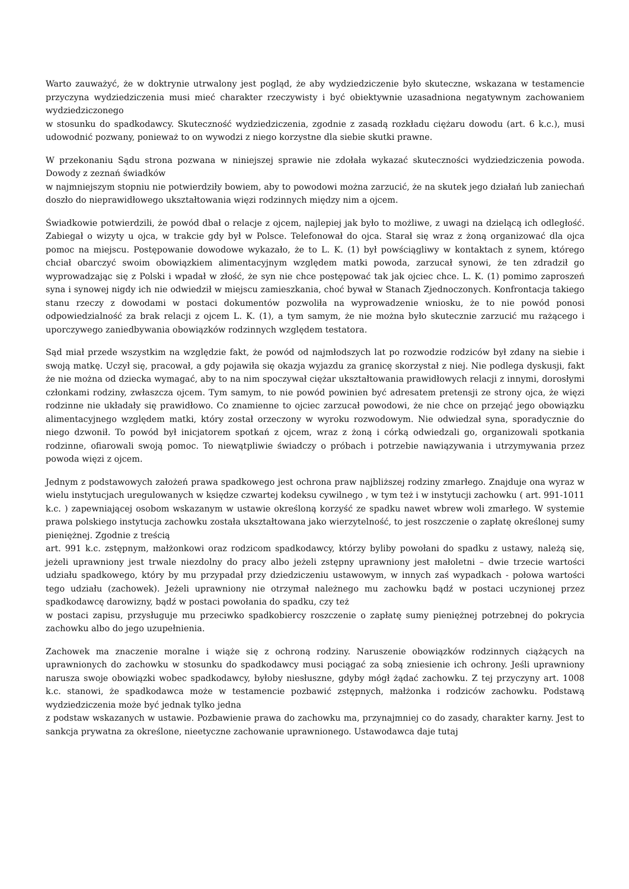Warto zauważyć, że w doktrynie utrwalony jest pogląd, że aby wydziedziczenie było skuteczne, wskazana w testamencie przyczyna wydziedziczenia musi mieć charakter rzeczywisty i być obiektywnie uzasadniona negatywnym zachowaniem wydziedziczonego
w stosunku do spadkodawcy. Skuteczność wydziedziczenia, zgodnie z zasadą rozkładu ciężaru dowodu (art. 6 k.c.), musi udowodnić pozwany, ponieważ to on wywodzi z niego korzystne dla siebie skutki prawne.
W przekonaniu Sądu strona pozwana w niniejszej sprawie nie zdołała wykazać skuteczności wydziedziczenia powoda. Dowody z zeznań świadków
w najmniejszym stopniu nie potwierdziły bowiem, aby to powodowi można zarzucić, że na skutek jego działań lub zaniechań doszło do nieprawidłowego ukształtowania więzi rodzinnych między nim a ojcem.
Świadkowie potwierdzili, że powód dbał o relacje z ojcem, najlepiej jak było to możliwe, z uwagi na dzielącą ich odległość. Zabiegał o wizyty u ojca, w trakcie gdy był w Polsce. Telefonował do ojca. Starał się wraz z żoną organizować dla ojca pomoc na miejscu. Postępowanie dowodowe wykazało, że to L. K. (1) był powściągliwy w kontaktach z synem, którego chciał obarczyć swoim obowiązkiem alimentacyjnym względem matki powoda, zarzucał synowi, że ten zdradził go wyprowadzając się z Polski i wpadał w złość, że syn nie chce postępować tak jak ojciec chce. L. K. (1) pomimo zaproszeń syna i synowej nigdy ich nie odwiedził w miejscu zamieszkania, choć bywał w Stanach Zjednoczonych. Konfrontacja takiego stanu rzeczy z dowodami w postaci dokumentów pozwoliła na wyprowadzenie wniosku, że to nie powód ponosi odpowiedzialność za brak relacji z ojcem L. K. (1), a tym samym, że nie można było skutecznie zarzucić mu rażącego i uporczywego zaniedbywania obowiązków rodzinnych względem testatora.
Sąd miał przede wszystkim na względzie fakt, że powód od najmłodszych lat po rozwodzie rodziców był zdany na siebie i swoją matkę. Uczył się, pracował, a gdy pojawiła się okazja wyjazdu za granicę skorzystał z niej. Nie podlega dyskusji, fakt że nie można od dziecka wymagać, aby to na nim spoczywał ciężar ukształtowania prawidłowych relacji z innymi, dorosłymi członkami rodziny, zwłaszcza ojcem. Tym samym, to nie powód powinien być adresatem pretensji ze strony ojca, że więzi rodzinne nie układały się prawidłowo. Co znamienne to ojciec zarzucał powodowi, że nie chce on przejąć jego obowiązku alimentacyjnego względem matki, który został orzeczony w wyroku rozwodowym. Nie odwiedzał syna, sporadycznie do niego dzwonił. To powód był inicjatorem spotkań z ojcem, wraz z żoną i córką odwiedzali go, organizowali spotkania rodzinne, ofiarowali swoją pomoc. To niewątpliwie świadczy o próbach i potrzebie nawiązywania i utrzymywania przez powoda więzi z ojcem.
Jednym z podstawowych założeń prawa spadkowego jest ochrona praw najbliższej rodziny zmarłego. Znajduje ona wyraz w wielu instytucjach uregulowanych w księdze czwartej kodeksu cywilnego , w tym też i w instytucji zachowku ( art. 991-1011 k.c. ) zapewniającej osobom wskazanym w ustawie określoną korzyść ze spadku nawet wbrew woli zmarłego. W systemie prawa polskiego instytucja zachowku została ukształtowana jako wierzytelność, to jest roszczenie o zapłatę określonej sumy pieniężnej. Zgodnie z treścią
art. 991 k.c. zstępnym, małżonkowi oraz rodzicom spadkodawcy, którzy byliby powołani do spadku z ustawy, należą się, jeżeli uprawniony jest trwale niezdolny do pracy albo jeżeli zstępny uprawniony jest małoletni – dwie trzecie wartości udziału spadkowego, który by mu przypadał przy dziedziczeniu ustawowym, w innych zaś wypadkach - połowa wartości tego udziału (zachowek). Jeżeli uprawniony nie otrzymał należnego mu zachowku bądź w postaci uczynionej przez spadkodawcę darowizny, bądź w postaci powołania do spadku, czy też
w postaci zapisu, przysługuje mu przeciwko spadkobiercy roszczenie o zapłatę sumy pieniężnej potrzebnej do pokrycia zachowku albo do jego uzupełnienia.
Zachowek ma znaczenie moralne i wiąże się z ochroną rodziny. Naruszenie obowiązków rodzinnych ciążących na uprawnionych do zachowku w stosunku do spadkodawcy musi pociągać za sobą zniesienie ich ochrony. Jeśli uprawniony narusza swoje obowiązki wobec spadkodawcy, byłoby niesłuszne, gdyby mógł żądać zachowku. Z tej przyczyny art. 1008 k.c. stanowi, że spadkodawca może w testamencie pozbawić zstępnych, małżonka i rodziców zachowku. Podstawą wydziedziczenia może być jednak tylko jedna
z podstaw wskazanych w ustawie. Pozbawienie prawa do zachowku ma, przynajmniej co do zasady, charakter karny. Jest to sankcja prywatna za określone, nieetyczne zachowanie uprawnionego. Ustawodawca daje tutaj